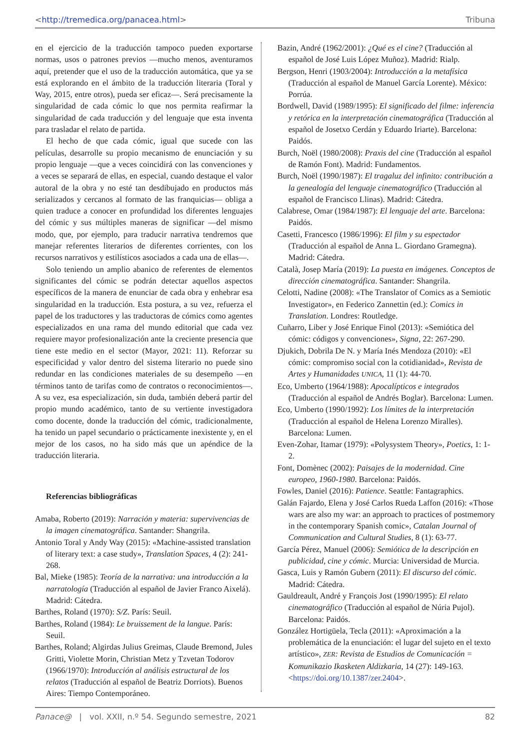<http://tremedica.org/panacea.html> Tribuna
en el ejercicio de la traducción tampoco pueden exportarse normas, usos o patrones previos —mucho menos, aventuramos aquí, pretender que el uso de la traducción automática, que ya se está explorando en el ámbito de la traducción literaria (Toral y Way, 2015, entre otros), pueda ser eficaz—. Será precisamente la singularidad de cada cómic lo que nos permita reafirmar la singularidad de cada traducción y del lenguaje que esta inventa para trasladar el relato de partida.
El hecho de que cada cómic, igual que sucede con las películas, desarrolle su propio mecanismo de enunciación y su propio lenguaje —que a veces coincidirá con las convenciones y a veces se separará de ellas, en especial, cuando destaque el valor autoral de la obra y no esté tan desdibujado en productos más serializados y cercanos al formato de las franquicias— obliga a quien traduce a conocer en profundidad los diferentes lenguajes del cómic y sus múltiples maneras de significar —del mismo modo, que, por ejemplo, para traducir narrativa tendremos que manejar referentes literarios de diferentes corrientes, con los recursos narrativos y estilísticos asociados a cada una de ellas—.
Solo teniendo un amplio abanico de referentes de elementos significantes del cómic se podrán detectar aquellos aspectos específicos de la manera de enunciar de cada obra y enhebrar esa singularidad en la traducción. Esta postura, a su vez, refuerza el papel de los traductores y las traductoras de cómics como agentes especializados en una rama del mundo editorial que cada vez requiere mayor profesionalización ante la creciente presencia que tiene este medio en el sector (Mayor, 2021: 11). Reforzar su especificidad y valor dentro del sistema literario no puede sino redundar en las condiciones materiales de su desempeño —en términos tanto de tarifas como de contratos o reconocimientos—. A su vez, esa especialización, sin duda, también deberá partir del propio mundo académico, tanto de su vertiente investigadora como docente, donde la traducción del cómic, tradicionalmente, ha tenido un papel secundario o prácticamente inexistente y, en el mejor de los casos, no ha sido más que un apéndice de la traducción literaria.
Referencias bibliográficas
Amaba, Roberto (2019): Narración y materia: supervivencias de la imagen cinematográfica. Santander: Shangrila.
Antonio Toral y Andy Way (2015): «Machine-assisted translation of literary text: a case study», Translation Spaces, 4 (2): 241-268.
Bal, Mieke (1985): Teoría de la narrativa: una introducción a la narratología (Traducción al español de Javier Franco Aixelá). Madrid: Cátedra.
Barthes, Roland (1970): S/Z. París: Seuil.
Barthes, Roland (1984): Le bruissement de la langue. París: Seuil.
Barthes, Roland; Algirdas Julius Greimas, Claude Bremond, Jules Gritti, Violette Morin, Christian Metz y Tzvetan Todorov (1966/1970): Introducción al análisis estructural de los relatos (Traducción al español de Beatriz Dorriots). Buenos Aires: Tiempo Contemporáneo.
Bazin, André (1962/2001): ¿Qué es el cine? (Traducción al español de José Luis López Muñoz). Madrid: Rialp.
Bergson, Henri (1903/2004): Introducción a la metafísica (Traducción al español de Manuel García Lorente). México: Porrúa.
Bordwell, David (1989/1995): El significado del filme: inferencia y retórica en la interpretación cinematográfica (Traducción al español de Josetxo Cerdán y Eduardo Iriarte). Barcelona: Paidós.
Burch, Noël (1980/2008): Praxis del cine (Traducción al español de Ramón Font). Madrid: Fundamentos.
Burch, Noël (1990/1987): El tragaluz del infinito: contribución a la genealogía del lenguaje cinematográfico (Traducción al español de Francisco Llinas). Madrid: Cátedra.
Calabrese, Omar (1984/1987): El lenguaje del arte. Barcelona: Paidós.
Casetti, Francesco (1986/1996): El film y su espectador (Traducción al español de Anna L. Giordano Gramegna). Madrid: Cátedra.
Català, Josep María (2019): La puesta en imágenes. Conceptos de dirección cinematográfica. Santander: Shangrila.
Celotti, Nadine (2008): «The Translator of Comics as a Semiotic Investigator», en Federico Zannettin (ed.): Comics in Translation. Londres: Routledge.
Cuñarro, Liber y José Enrique Finol (2013): «Semiótica del cómic: códigos y convenciones», Signa, 22: 267-290.
Djukich, Dobrila De N. y María Inés Mendoza (2010): «El cómic: compromiso social con la cotidianidad», Revista de Artes y Humanidades UNICA, 11 (1): 44-70.
Eco, Umberto (1964/1988): Apocalípticos e integrados (Traducción al español de Andrés Boglar). Barcelona: Lumen.
Eco, Umberto (1990/1992): Los límites de la interpretación (Traducción al español de Helena Lorenzo Miralles). Barcelona: Lumen.
Even-Zohar, Itamar (1979): «Polysystem Theory», Poetics, 1: 1-2.
Font, Domènec (2002): Paisajes de la modernidad. Cine europeo, 1960-1980. Barcelona: Paidós.
Fowles, Daniel (2016): Patience. Seattle: Fantagraphics.
Galán Fajardo, Elena y José Carlos Rueda Laffon (2016): «Those wars are also my war: an approach to practices of postmemory in the contemporary Spanish comic», Catalan Journal of Communication and Cultural Studies, 8 (1): 63-77.
García Pérez, Manuel (2006): Semiótica de la descripción en publicidad, cine y cómic. Murcia: Universidad de Murcia.
Gasca, Luis y Ramón Gubern (2011): El discurso del cómic. Madrid: Cátedra.
Gauldreault, André y François Jost (1990/1995): El relato cinematográfico (Traducción al español de Núria Pujol). Barcelona: Paidós.
González Hortigüela, Tecla (2011): «Aproximación a la problemática de la enunciación: el lugar del sujeto en el texto artístico», ZER: Revista de Estudios de Comunicación = Komunikazio Ikasketen Aldizkaria, 14 (27): 149-163. <https://doi.org/10.1387/zer.2404>.
Panace@ | vol. XXII, n.º 54. Segundo semestre, 2021 82